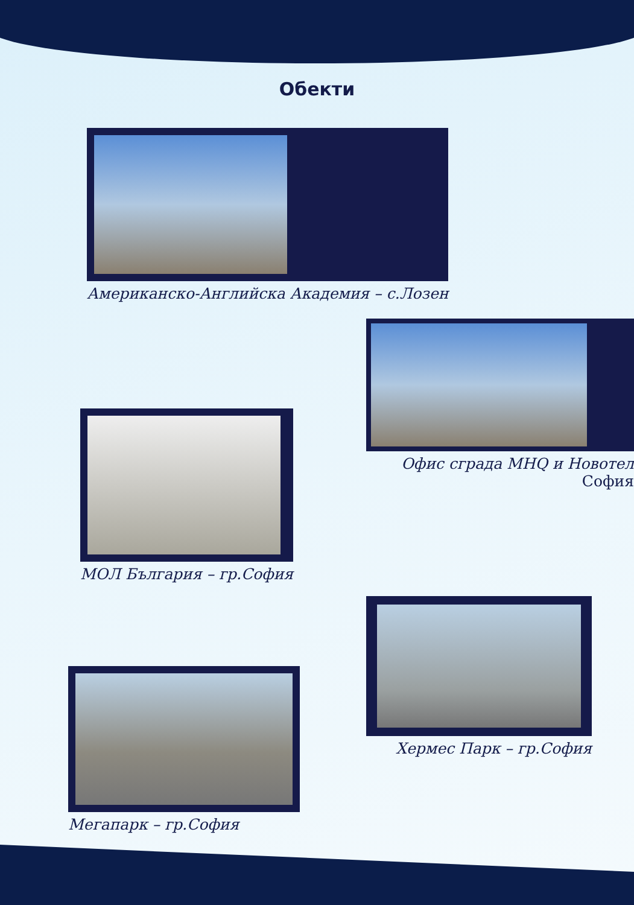Обекти
Американско-Английска Академия – с.Лозен
Офис сграда МНQ и Новотел София
МОЛ България – гр.София
Хермес Парк – гр.София
Мегапарк – гр.София